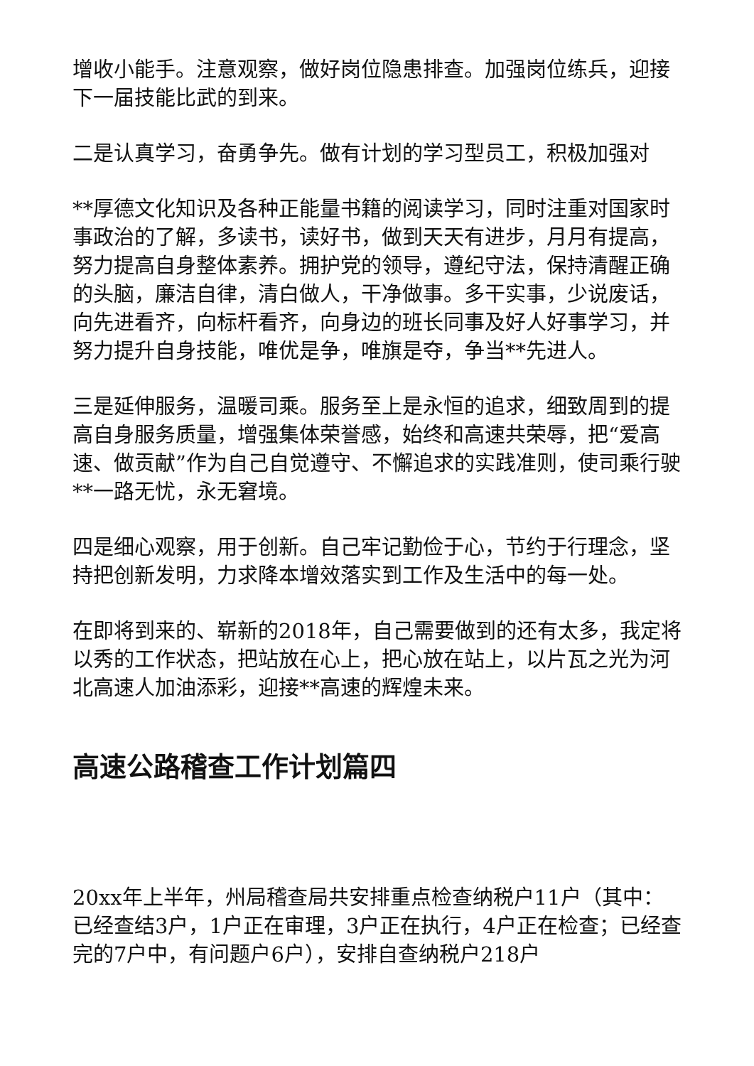增收小能手。注意观察，做好岗位隐患排查。加强岗位练兵，迎接下一届技能比武的到来。
二是认真学习，奋勇争先。做有计划的学习型员工，积极加强对
**厚德文化知识及各种正能量书籍的阅读学习，同时注重对国家时事政治的了解，多读书，读好书，做到天天有进步，月月有提高，努力提高自身整体素养。拥护党的领导，遵纪守法，保持清醒正确的头脑，廉洁自律，清白做人，干净做事。多干实事，少说废话，向先进看齐，向标杆看齐，向身边的班长同事及好人好事学习，并努力提升自身技能，唯优是争，唯旗是夺，争当**先进人。
三是延伸服务，温暖司乘。服务至上是永恒的追求，细致周到的提高自身服务质量，增强集体荣誉感，始终和高速共荣辱，把“爱高速、做贡献”作为自己自觉遵守、不懈追求的实践准则，使司乘行驶**一路无忧，永无窘境。
四是细心观察，用于创新。自己牢记勤俭于心，节约于行理念，坚持把创新发明，力求降本增效落实到工作及生活中的每一处。
在即将到来的、崭新的2018年，自己需要做到的还有太多，我定将以秀的工作状态，把站放在心上，把心放在站上，以片瓦之光为河北高速人加油添彩，迎接**高速的辉煌未来。
高速公路稽查工作计划篇四
20xx年上半年，州局稽查局共安排重点检查纳税户11户（其中：已经查结3户，1户正在审理，3户正在执行，4户正在检查；已经查完的7户中，有问题户6户），安排自查纳税户218户